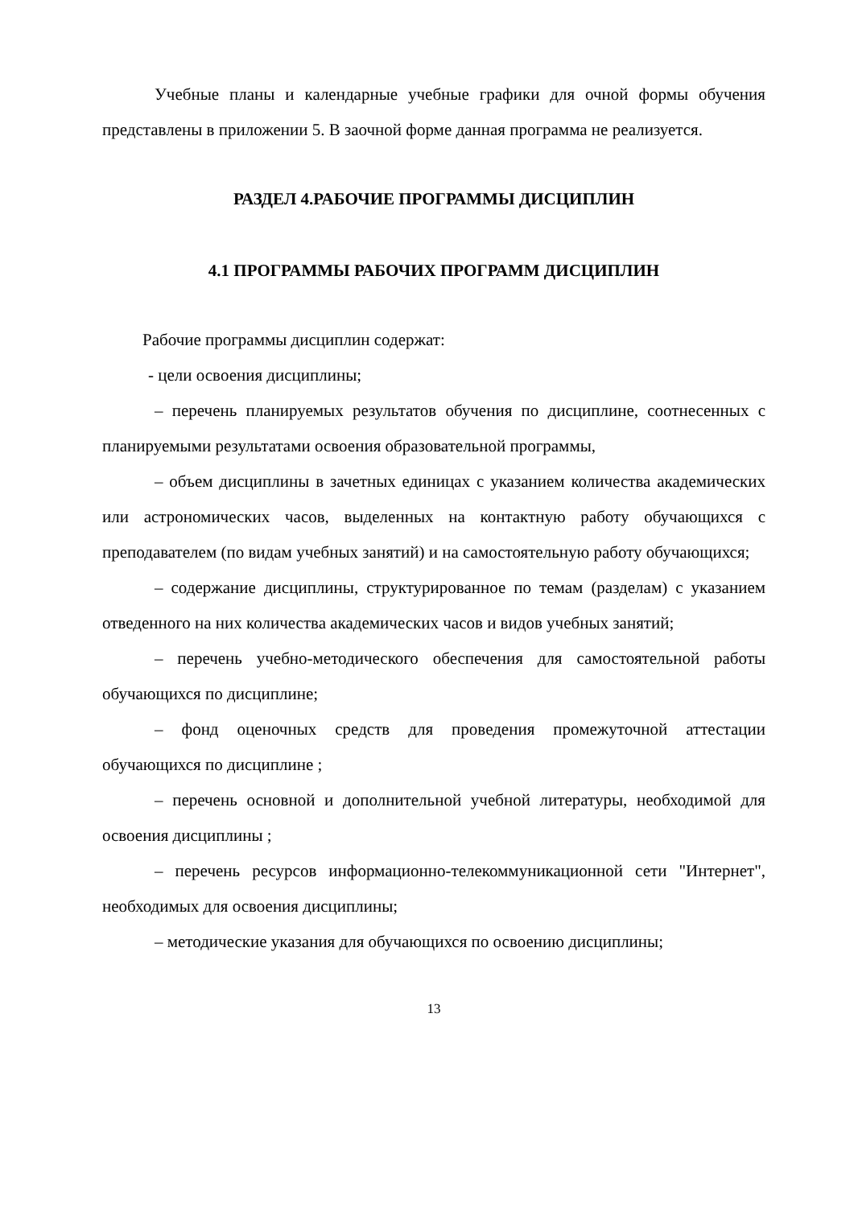Учебные планы и календарные учебные графики для очной формы обучения представлены в приложении 5. В заочной форме данная программа не реализуется.
РАЗДЕЛ 4.РАБОЧИЕ ПРОГРАММЫ ДИСЦИПЛИН
4.1 ПРОГРАММЫ РАБОЧИХ ПРОГРАММ ДИСЦИПЛИН
Рабочие программы дисциплин содержат:
- цели освоения дисциплины;
– перечень планируемых результатов обучения по дисциплине, соотнесенных с планируемыми результатами освоения образовательной программы,
– объем дисциплины в зачетных единицах с указанием количества академических или астрономических часов, выделенных на контактную работу обучающихся с преподавателем (по видам учебных занятий) и на самостоятельную работу обучающихся;
– содержание дисциплины, структурированное по темам (разделам) с указанием отведенного на них количества академических часов и видов учебных занятий;
– перечень учебно-методического обеспечения для самостоятельной работы обучающихся по дисциплине;
– фонд оценочных средств для проведения промежуточной аттестации обучающихся по дисциплине ;
– перечень основной и дополнительной учебной литературы, необходимой для освоения дисциплины ;
– перечень ресурсов информационно-телекоммуникационной сети "Интернет", необходимых для освоения дисциплины;
– методические указания для обучающихся по освоению дисциплины;
13